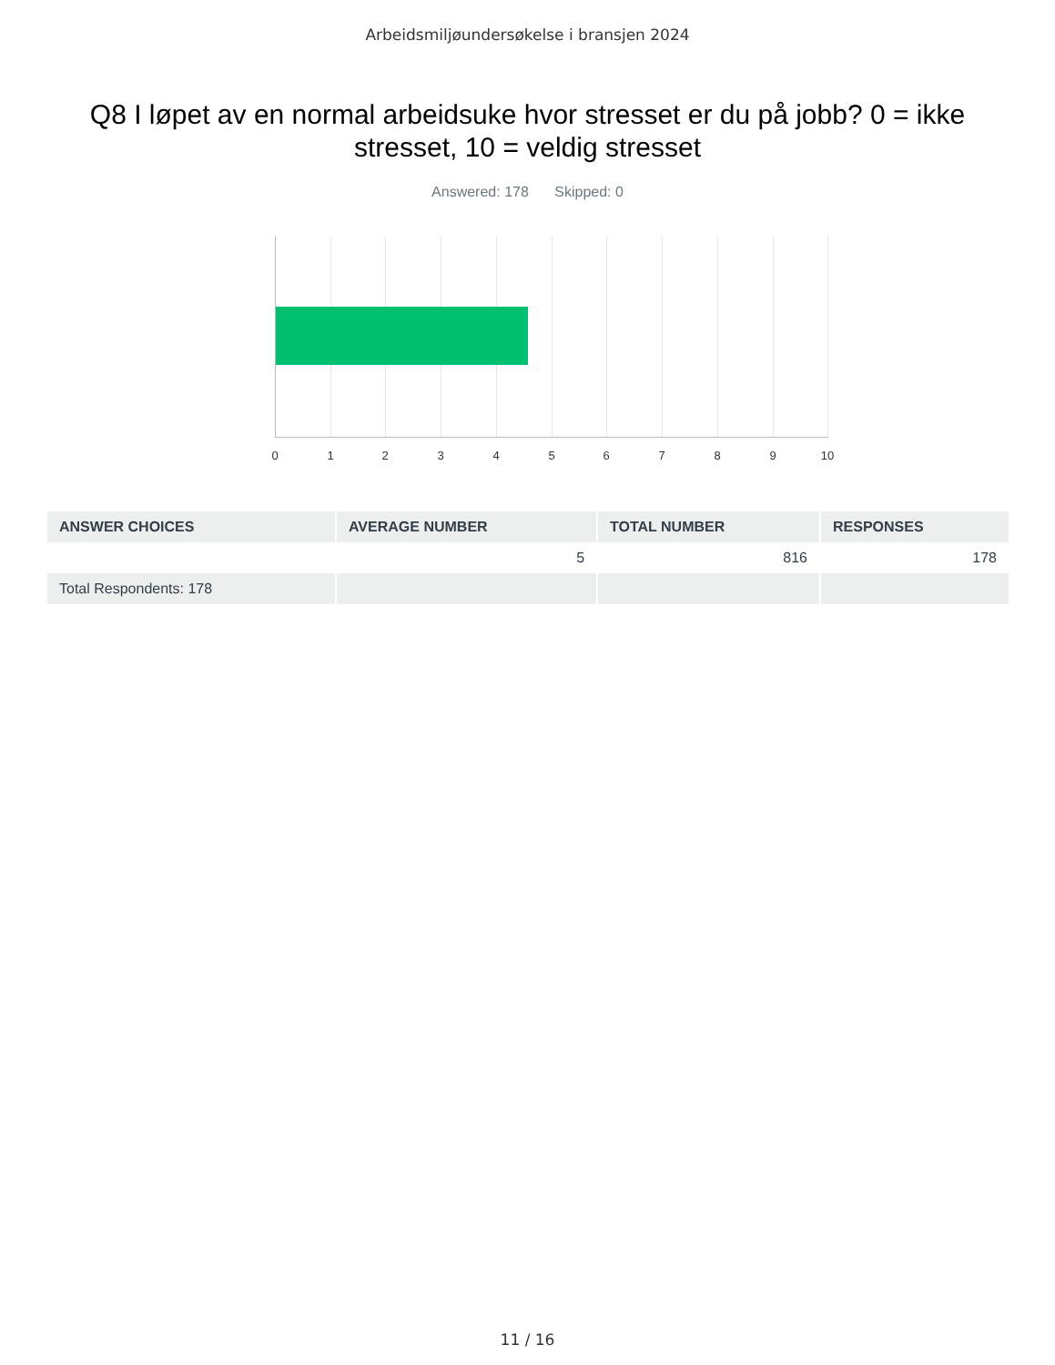Arbeidsmiljøundersøkelse i bransjen 2024
Q8 I løpet av en normal arbeidsuke hvor stresset er du på jobb? 0 = ikke stresset, 10 = veldig stresset
Answered: 178 Skipped: 0
0 1 2 3 4 5 6 7 8 9 10
| ANSWER CHOICES | AVERAGE NUMBER | TOTAL NUMBER | RESPONSES |
| --- | --- | --- | --- |
| | 5 | 816 | 178 |
| Total Respondents: 178 | | | |
11 / 16